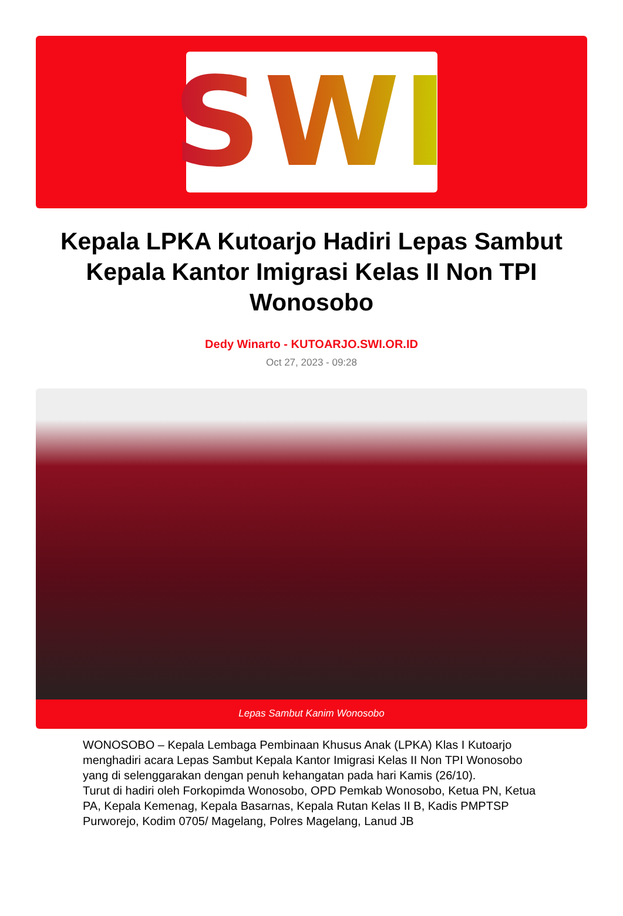SWI
Kepala LPKA Kutoarjo Hadiri Lepas Sambut Kepala Kantor Imigrasi Kelas II Non TPI Wonosobo
Dedy Winarto - KUTOARJO.SWI.OR.ID
Oct 27, 2023 - 09:28
Lepas Sambut Kanim Wonosobo
WONOSOBO – Kepala Lembaga Pembinaan Khusus Anak (LPKA) Klas I Kutoarjo menghadiri acara Lepas Sambut Kepala Kantor Imigrasi Kelas II Non TPI Wonosobo yang di selenggarakan dengan penuh kehangatan pada hari Kamis (26/10).
Turut di hadiri oleh Forkopimda Wonosobo, OPD Pemkab Wonosobo, Ketua PN, Ketua PA, Kepala Kemenag, Kepala Basarnas, Kepala Rutan Kelas II B, Kadis PMPTSP Purworejo, Kodim 0705/ Magelang, Polres Magelang, Lanud JB